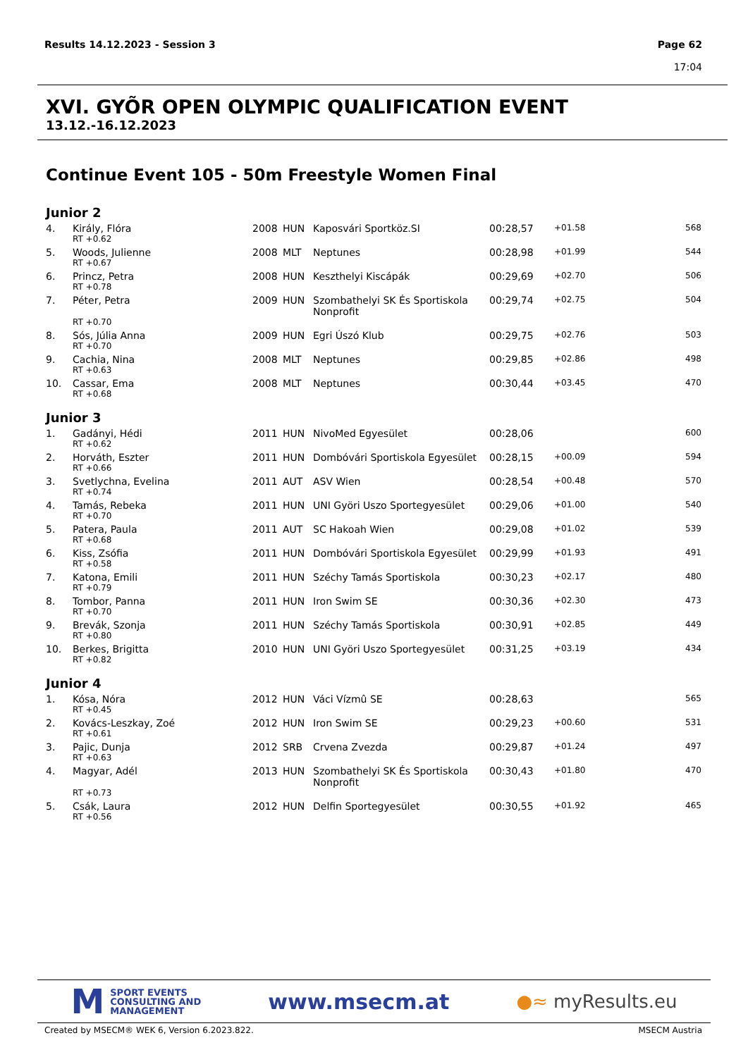Results 14.12.2023 - Session 3
Page 62
17:04
XVI. GYÕR OPEN OLYMPIC QUALIFICATION EVENT
13.12.-16.12.2023
Continue Event 105 - 50m Freestyle Women Final
Junior 2
| 4. | Király, Flóra | 2008 | HUN | Kaposvári Sportköz.SI | 00:28,57 | +01.58 | 568 |
| | RT +0.62 | | | | | | |
| 5. | Woods, Julienne | 2008 | MLT | Neptunes | 00:28,98 | +01.99 | 544 |
| | RT +0.67 | | | | | | |
| 6. | Princz, Petra | 2008 | HUN | Keszthelyi Kiscápák | 00:29,69 | +02.70 | 506 |
| | RT +0.78 | | | | | | |
| 7. | Péter, Petra | 2009 | HUN | Szombathelyi SK És Sportiskola Nonprofit | 00:29,74 | +02.75 | 504 |
| | RT +0.70 | | | | | | |
| 8. | Sós, Júlia Anna | 2009 | HUN | Egri Úszó Klub | 00:29,75 | +02.76 | 503 |
| | RT +0.70 | | | | | | |
| 9. | Cachia, Nina | 2008 | MLT | Neptunes | 00:29,85 | +02.86 | 498 |
| | RT +0.63 | | | | | | |
| 10. | Cassar, Ema | 2008 | MLT | Neptunes | 00:30,44 | +03.45 | 470 |
| | RT +0.68 | | | | | | |
Junior 3
| 1. | Gadányi, Hédi | 2011 | HUN | NivoMed Egyesület | 00:28,06 | | 600 |
| | RT +0.62 | | | | | | |
| 2. | Horváth, Eszter | 2011 | HUN | Dombóvári Sportiskola Egyesület | 00:28,15 | +00.09 | 594 |
| | RT +0.66 | | | | | | |
| 3. | Svetlychna, Evelina | 2011 | AUT | ASV Wien | 00:28,54 | +00.48 | 570 |
| | RT +0.74 | | | | | | |
| 4. | Tamás, Rebeka | 2011 | HUN | UNI Györi Uszo Sportegyesület | 00:29,06 | +01.00 | 540 |
| | RT +0.70 | | | | | | |
| 5. | Patera, Paula | 2011 | AUT | SC Hakoah Wien | 00:29,08 | +01.02 | 539 |
| | RT +0.68 | | | | | | |
| 6. | Kiss, Zsófia | 2011 | HUN | Dombóvári Sportiskola Egyesület | 00:29,99 | +01.93 | 491 |
| | RT +0.58 | | | | | | |
| 7. | Katona, Emili | 2011 | HUN | Széchy Tamás Sportiskola | 00:30,23 | +02.17 | 480 |
| | RT +0.79 | | | | | | |
| 8. | Tombor, Panna | 2011 | HUN | Iron Swim SE | 00:30,36 | +02.30 | 473 |
| | RT +0.70 | | | | | | |
| 9. | Brevák, Szonja | 2011 | HUN | Széchy Tamás Sportiskola | 00:30,91 | +02.85 | 449 |
| | RT +0.80 | | | | | | |
| 10. | Berkes, Brigitta | 2010 | HUN | UNI Györi Uszo Sportegyesület | 00:31,25 | +03.19 | 434 |
| | RT +0.82 | | | | | | |
Junior 4
| 1. | Kósa, Nóra | 2012 | HUN | Váci Vízmû SE | 00:28,63 | | 565 |
| | RT +0.45 | | | | | | |
| 2. | Kovács-Leszkay, Zoé | 2012 | HUN | Iron Swim SE | 00:29,23 | +00.60 | 531 |
| | RT +0.61 | | | | | | |
| 3. | Pajic, Dunja | 2012 | SRB | Crvena Zvezda | 00:29,87 | +01.24 | 497 |
| | RT +0.63 | | | | | | |
| 4. | Magyar, Adél | 2013 | HUN | Szombathelyi SK És Sportiskola Nonprofit | 00:30,43 | +01.80 | 470 |
| | RT +0.73 | | | | | | |
| 5. | Csák, Laura | 2012 | HUN | Delfin Sportegyesület | 00:30,55 | +01.92 | 465 |
| | RT +0.56 | | | | | | |
M SPORT EVENTS
CONSULTING AND
MANAGEMENT
www.msecm.at
●≈ myResults.eu
Created by MSECM® WEK 6, Version 6.2023.822. MSECM Austria